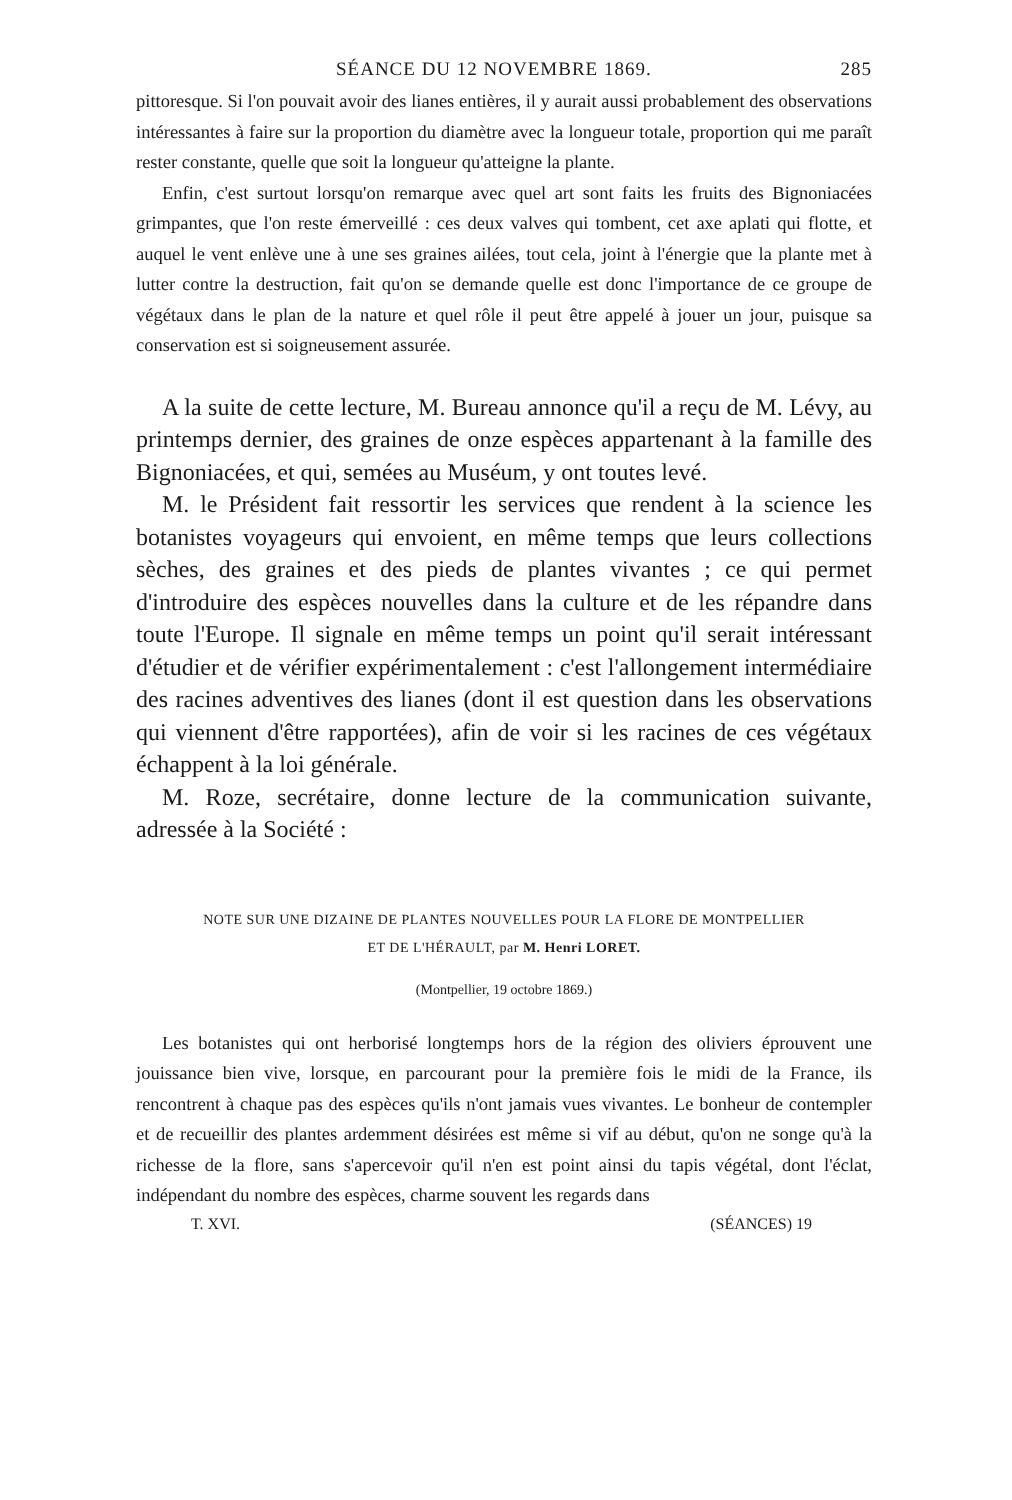SÉANCE DU 12 NOVEMBRE 1869. 285
pittoresque. Si l'on pouvait avoir des lianes entières, il y aurait aussi probablement des observations intéressantes à faire sur la proportion du diamètre avec la longueur totale, proportion qui me paraît rester constante, quelle que soit la longueur qu'atteigne la plante.
Enfin, c'est surtout lorsqu'on remarque avec quel art sont faits les fruits des Bignoniacées grimpantes, que l'on reste émerveillé : ces deux valves qui tombent, cet axe aplati qui flotte, et auquel le vent enlève une à une ses graines ailées, tout cela, joint à l'énergie que la plante met à lutter contre la destruction, fait qu'on se demande quelle est donc l'importance de ce groupe de végétaux dans le plan de la nature et quel rôle il peut être appelé à jouer un jour, puisque sa conservation est si soigneusement assurée.
A la suite de cette lecture, M. Bureau annonce qu'il a reçu de M. Lévy, au printemps dernier, des graines de onze espèces appartenant à la famille des Bignoniacées, et qui, semées au Muséum, y ont toutes levé.
M. le Président fait ressortir les services que rendent à la science les botanistes voyageurs qui envoient, en même temps que leurs collections sèches, des graines et des pieds de plantes vivantes ; ce qui permet d'introduire des espèces nouvelles dans la culture et de les répandre dans toute l'Europe. Il signale en même temps un point qu'il serait intéressant d'étudier et de vérifier expérimentalement : c'est l'allongement intermédiaire des racines adventives des lianes (dont il est question dans les observations qui viennent d'être rapportées), afin de voir si les racines de ces végétaux échappent à la loi générale.
M. Roze, secrétaire, donne lecture de la communication suivante, adressée à la Société :
NOTE SUR UNE DIZAINE DE PLANTES NOUVELLES POUR LA FLORE DE MONTPELLIER
ET DE L'HÉRAULT, par M. Henri LORET.
(Montpellier, 19 octobre 1869.)
Les botanistes qui ont herborisé longtemps hors de la région des oliviers éprouvent une jouissance bien vive, lorsque, en parcourant pour la première fois le midi de la France, ils rencontrent à chaque pas des espèces qu'ils n'ont jamais vues vivantes. Le bonheur de contempler et de recueillir des plantes ardemment désirées est même si vif au début, qu'on ne songe qu'à la richesse de la flore, sans s'apercevoir qu'il n'en est point ainsi du tapis végétal, dont l'éclat, indépendant du nombre des espèces, charme souvent les regards dans
T. XVI. (SÉANCES) 19